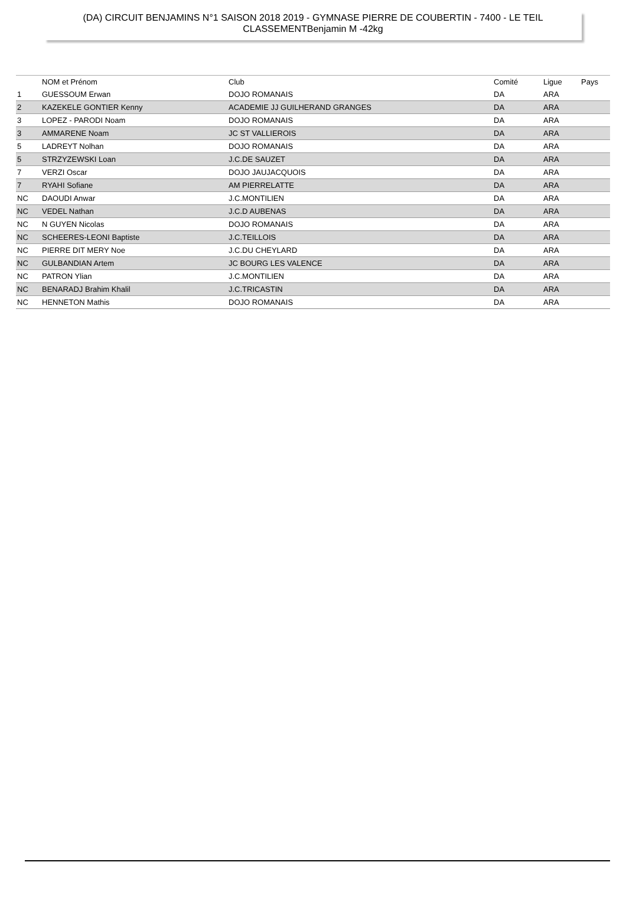(DA) CIRCUIT BENJAMINS N°1 SAISON 2018 2019 - GYMNASE PIERRE DE COUBERTIN - 7400 - LE TEIL
CLASSEMENTBenjamin M -42kg
| | NOM et Prénom | Club | Comité | Ligue | Pays |
| --- | --- | --- | --- | --- | --- |
| 1 | GUESSOUM Erwan | DOJO ROMANAIS | DA | ARA | |
| 2 | KAZEKELE GONTIER Kenny | ACADEMIE JJ GUILHERAND GRANGES | DA | ARA | |
| 3 | LOPEZ - PARODI Noam | DOJO ROMANAIS | DA | ARA | |
| 3 | AMMARENE Noam | JC ST VALLIEROIS | DA | ARA | |
| 5 | LADREYT Nolhan | DOJO ROMANAIS | DA | ARA | |
| 5 | STRZYZEWSKI Loan | J.C.DE SAUZET | DA | ARA | |
| 7 | VERZI Oscar | DOJO JAUJACQUOIS | DA | ARA | |
| 7 | RYAHI Sofiane | AM PIERRELATTE | DA | ARA | |
| NC | DAOUDI Anwar | J.C.MONTILIEN | DA | ARA | |
| NC | VEDEL Nathan | J.C.D AUBENAS | DA | ARA | |
| NC | N GUYEN Nicolas | DOJO ROMANAIS | DA | ARA | |
| NC | SCHEERES-LEONI Baptiste | J.C.TEILLOIS | DA | ARA | |
| NC | PIERRE DIT MERY Noe | J.C.DU CHEYLARD | DA | ARA | |
| NC | GULBANDIAN Artem | JC BOURG LES VALENCE | DA | ARA | |
| NC | PATRON Ylian | J.C.MONTILIEN | DA | ARA | |
| NC | BENARADJ Brahim Khalil | J.C.TRICASTIN | DA | ARA | |
| NC | HENNETON Mathis | DOJO ROMANAIS | DA | ARA | |